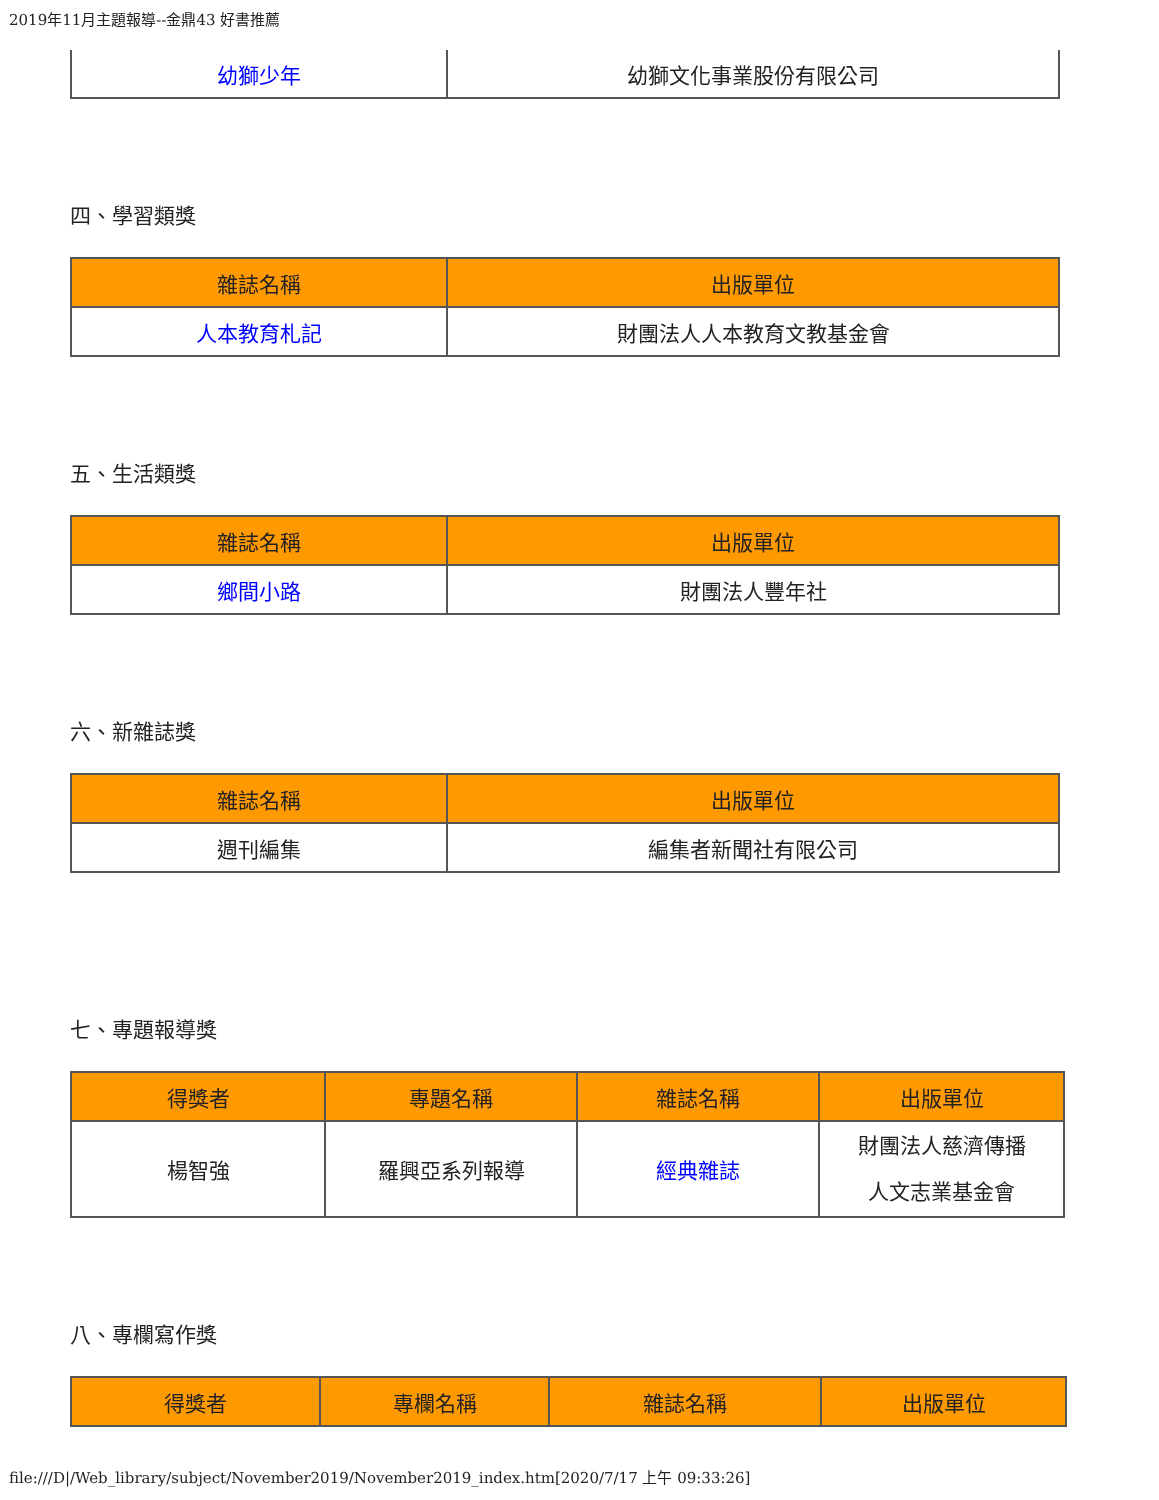2019年11月主題報導--金鼎43 好書推薦
| 幼獅少年 | 幼獅文化事業股份有限公司 |
四、學習類獎
| 雜誌名稱 | 出版單位 |
| --- | --- |
| 人本教育札記 | 財團法人人本教育文教基金會 |
五、生活類獎
| 雜誌名稱 | 出版單位 |
| --- | --- |
| 鄉間小路 | 財團法人豐年社 |
六、新雜誌獎
| 雜誌名稱 | 出版單位 |
| --- | --- |
| 週刊編集 | 編集者新聞社有限公司 |
七、專題報導獎
| 得獎者 | 專題名稱 | 雜誌名稱 | 出版單位 |
| --- | --- | --- | --- |
| 楊智強 | 羅興亞系列報導 | 經典雜誌 | 財團法人慈濟傳播 人文志業基金會 |
八、專欄寫作獎
| 得獎者 | 專欄名稱 | 雜誌名稱 | 出版單位 |
| --- | --- | --- | --- |
file:///D|/Web_library/subject/November2019/November2019_index.htm[2020/7/17 上午 09:33:26]